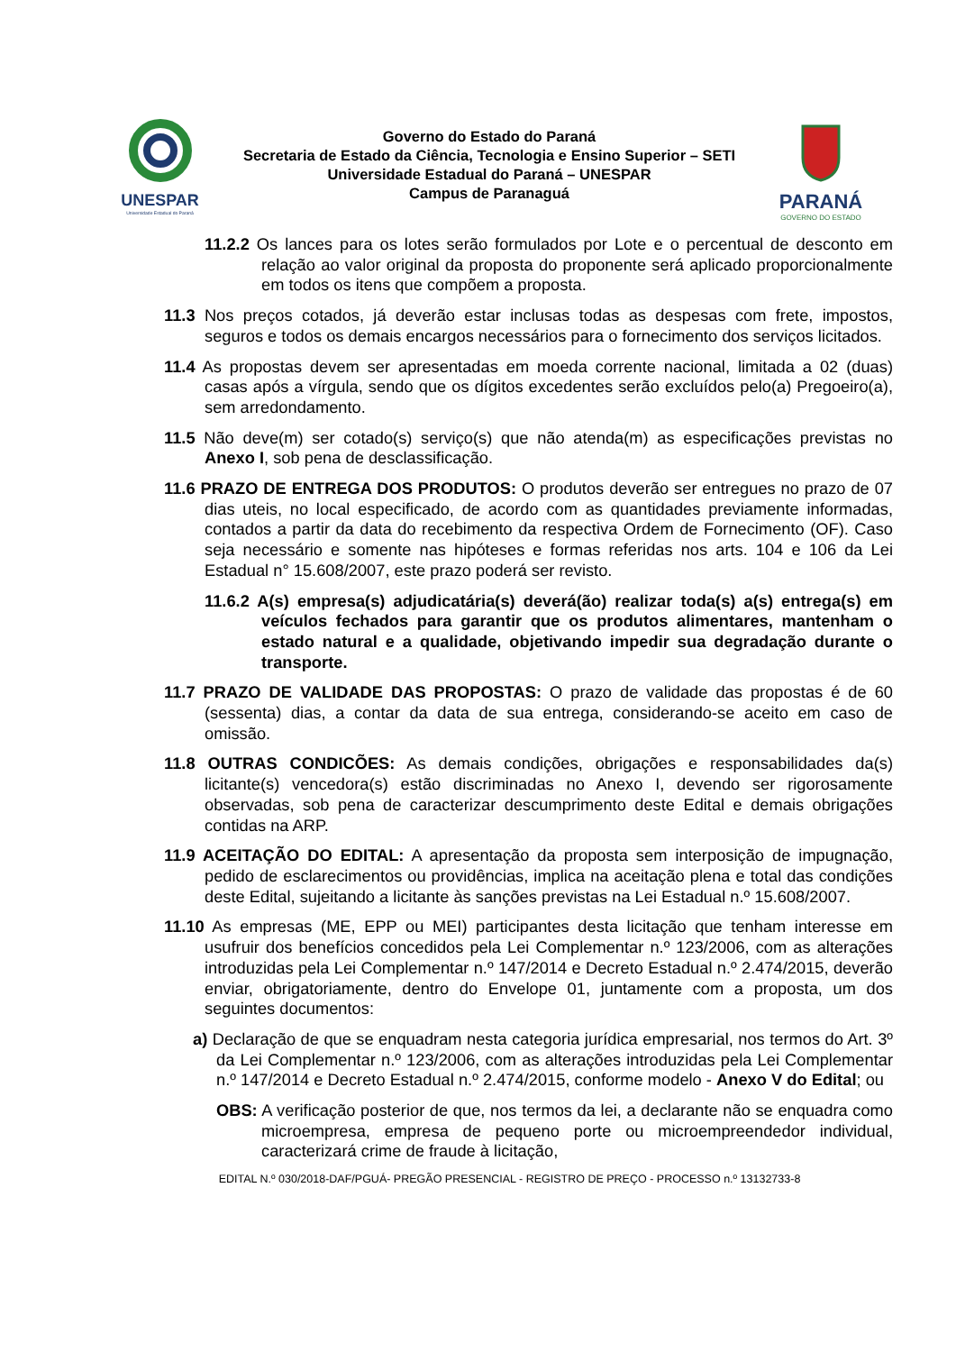UNESPAR
Universidade Estadual do Paraná
Governo do Estado do Paraná
Secretaria de Estado da Ciência, Tecnologia e Ensino Superior – SETI
Universidade Estadual do Paraná – UNESPAR
Campus de Paranaguá
PARANÁ
GOVERNO DO ESTADO
11.2.2 Os lances para os lotes serão formulados por Lote e o percentual de desconto em relação ao valor original da proposta do proponente será aplicado proporcionalmente em todos os itens que compõem a proposta.
11.3 Nos preços cotados, já deverão estar inclusas todas as despesas com frete, impostos, seguros e todos os demais encargos necessários para o fornecimento dos serviços licitados.
11.4 As propostas devem ser apresentadas em moeda corrente nacional, limitada a 02 (duas) casas após a vírgula, sendo que os dígitos excedentes serão excluídos pelo(a) Pregoeiro(a), sem arredondamento.
11.5 Não deve(m) ser cotado(s) serviço(s) que não atenda(m) as especificações previstas no Anexo I, sob pena de desclassificação.
11.6 PRAZO DE ENTREGA DOS PRODUTOS: O produtos deverão ser entregues no prazo de 07 dias uteis, no local especificado, de acordo com as quantidades previamente informadas, contados a partir da data do recebimento da respectiva Ordem de Fornecimento (OF). Caso seja necessário e somente nas hipóteses e formas referidas nos arts. 104 e 106 da Lei Estadual n° 15.608/2007, este prazo poderá ser revisto.
11.6.2 A(s) empresa(s) adjudicatária(s) deverá(ão) realizar toda(s) a(s) entrega(s) em veículos fechados para garantir que os produtos alimentares, mantenham o estado natural e a qualidade, objetivando impedir sua degradação durante o transporte.
11.7 PRAZO DE VALIDADE DAS PROPOSTAS: O prazo de validade das propostas é de 60 (sessenta) dias, a contar da data de sua entrega, considerando-se aceito em caso de omissão.
11.8 OUTRAS CONDICÕES: As demais condições, obrigações e responsabilidades da(s) licitante(s) vencedora(s) estão discriminadas no Anexo I, devendo ser rigorosamente observadas, sob pena de caracterizar descumprimento deste Edital e demais obrigações contidas na ARP.
11.9 ACEITAÇÃO DO EDITAL: A apresentação da proposta sem interposição de impugnação, pedido de esclarecimentos ou providências, implica na aceitação plena e total das condições deste Edital, sujeitando a licitante às sanções previstas na Lei Estadual n.º 15.608/2007.
11.10 As empresas (ME, EPP ou MEI) participantes desta licitação que tenham interesse em usufruir dos benefícios concedidos pela Lei Complementar n.º 123/2006, com as alterações introduzidas pela Lei Complementar n.º 147/2014 e Decreto Estadual n.º 2.474/2015, deverão enviar, obrigatoriamente, dentro do Envelope 01, juntamente com a proposta, um dos seguintes documentos:
a) Declaração de que se enquadram nesta categoria jurídica empresarial, nos termos do Art. 3º da Lei Complementar n.º 123/2006, com as alterações introduzidas pela Lei Complementar n.º 147/2014 e Decreto Estadual n.º 2.474/2015, conforme modelo - Anexo V do Edital; ou
OBS: A verificação posterior de que, nos termos da lei, a declarante não se enquadra como microempresa, empresa de pequeno porte ou microempreendedor individual, caracterizará crime de fraude à licitação,
EDITAL N.º 030/2018-DAF/PGUÁ- PREGÃO PRESENCIAL - REGISTRO DE PREÇO - PROCESSO n.º 13132733-8